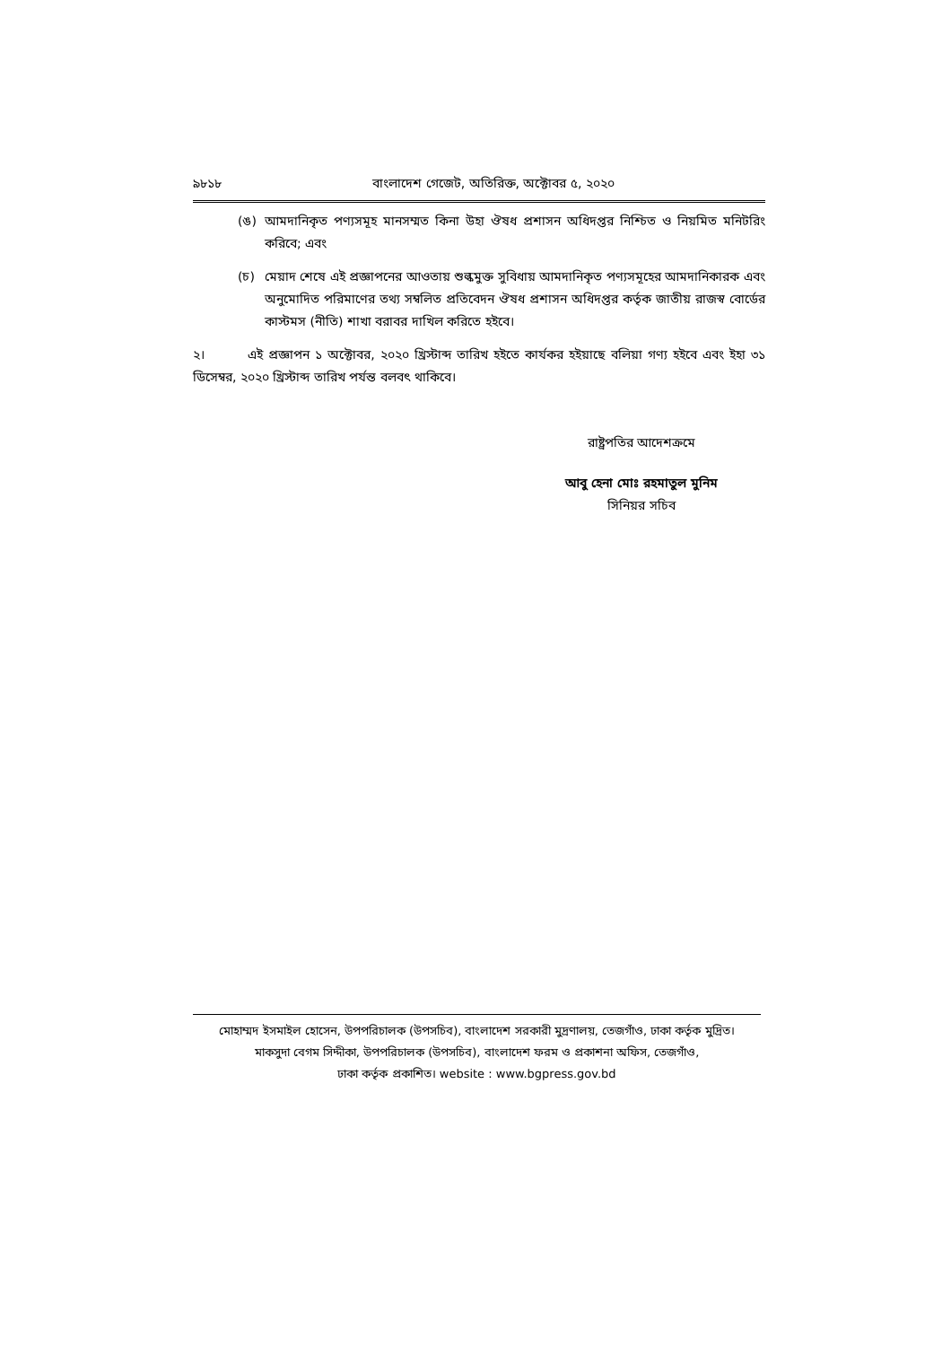৯৮১৮ বাংলাদেশ গেজেট, অতিরিক্ত, অক্টোবর ৫, ২০২০
(ঙ) আমদানিকৃত পণ্যসমূহ মানসম্মত কিনা উহা ঔষধ প্রশাসন অধিদপ্তর নিশ্চিত ও নিয়মিত মনিটরিং করিবে; এবং
(চ) মেয়াদ শেষে এই প্রজ্ঞাপনের আওতায় শুল্কমুক্ত সুবিধায় আমদানিকৃত পণ্যসমূহের আমদানিকারক এবং অনুমোদিত পরিমাণের তথ্য সম্বলিত প্রতিবেদন ঔষধ প্রশাসন অধিদপ্তর কর্তৃক জাতীয় রাজস্ব বোর্ডের কাস্টমস (নীতি) শাখা বরাবর দাখিল করিতে হইবে।
২। এই প্রজ্ঞাপন ১ অক্টোবর, ২০২০ খ্রিস্টাব্দ তারিখ হইতে কার্যকর হইয়াছে বলিয়া গণ্য হইবে এবং ইহা ৩১ ডিসেম্বর, ২০২০ খ্রিস্টাব্দ তারিখ পর্যন্ত বলবৎ থাকিবে।
রাষ্ট্রপতির আদেশক্রমে
আবু হেনা মোঃ রহমাতুল মুনিম
সিনিয়র সচিব
মোহাম্মদ ইসমাইল হোসেন, উপপরিচালক (উপসচিব), বাংলাদেশ সরকারী মুদ্রণালয়, তেজগাঁও, ঢাকা কর্তৃক মুদ্রিত।
মাকসুদা বেগম সিদ্দীকা, উপপরিচালক (উপসচিব), বাংলাদেশ ফরম ও প্রকাশনা অফিস, তেজগাঁও,
ঢাকা কর্তৃক প্রকাশিত। website : www.bgpress.gov.bd